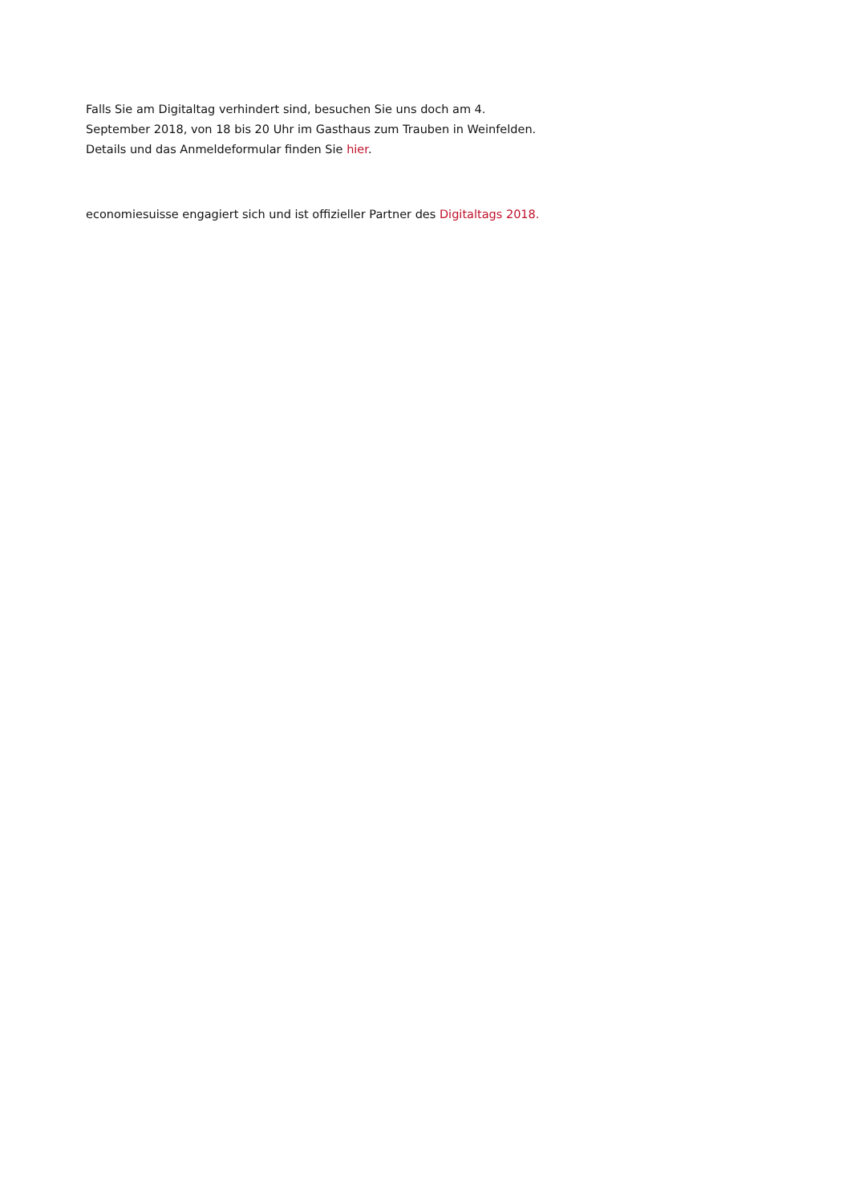Falls Sie am Digitaltag verhindert sind, besuchen Sie uns doch am 4. September 2018, von 18 bis 20 Uhr im Gasthaus zum Trauben in Weinfelden. Details und das Anmeldeformular finden Sie hier.
economiesuisse engagiert sich und ist offizieller Partner des Digitaltags 2018.